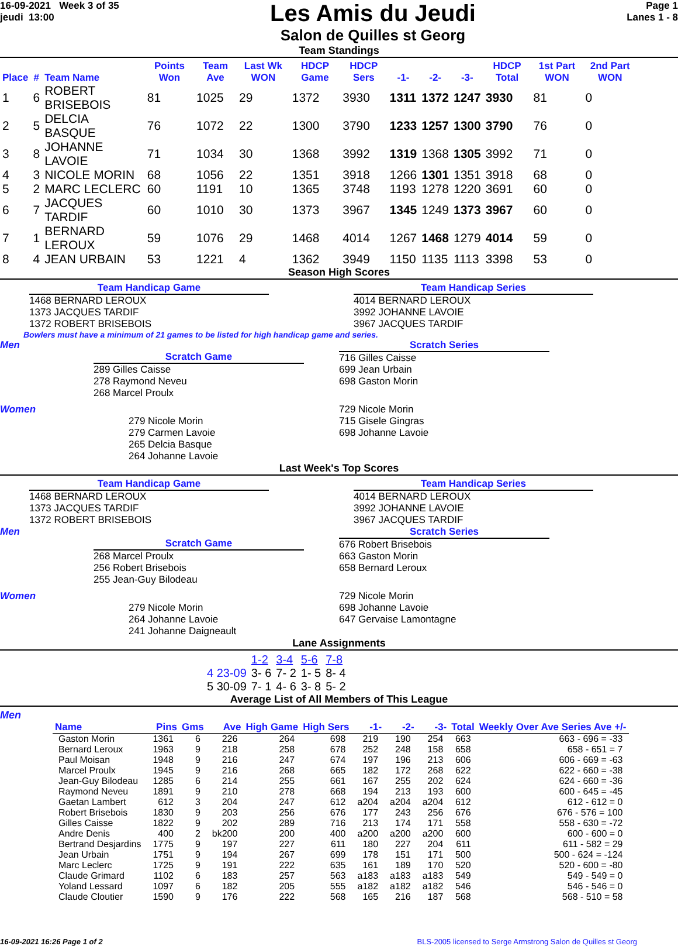16-09-2021 Week 3 of 35
jeudi 13:00
Les Amis du Jeudi
Salon de Quilles st Georg
Page 1
Lanes 1 - 8
Team Standings
| Place | # | Team Name | Points Won | Team Ave | Last Wk WON | HDCP Game | HDCP Sers | -1- | -2- | -3- | HDCP Total | 1st Part WON | 2nd Part WON |
| --- | --- | --- | --- | --- | --- | --- | --- | --- | --- | --- | --- | --- | --- |
| 1 | 6 | ROBERT BRISEBOIS | 81 | 1025 | 29 | 1372 | 3930 | 1311 | 1372 | 1247 | 3930 | 81 | 0 |
| 2 | 5 | DELCIA BASQUE | 76 | 1072 | 22 | 1300 | 3790 | 1233 | 1257 | 1300 | 3790 | 76 | 0 |
| 3 | 8 | JOHANNE LAVOIE | 71 | 1034 | 30 | 1368 | 3992 | 1319 | 1368 | 1305 | 3992 | 71 | 0 |
| 4 | 3 | NICOLE MORIN | 68 | 1056 | 22 | 1351 | 3918 | 1266 | 1301 | 1351 | 3918 | 68 | 0 |
| 5 | 2 | MARC LECLERC | 60 | 1191 | 10 | 1365 | 3748 | 1193 | 1278 | 1220 | 3691 | 60 | 0 |
| 6 | 7 | JACQUES TARDIF | 60 | 1010 | 30 | 1373 | 3967 | 1345 | 1249 | 1373 | 3967 | 60 | 0 |
| 7 | 1 | BERNARD LEROUX | 59 | 1076 | 29 | 1468 | 4014 | 1267 | 1468 | 1279 | 4014 | 59 | 0 |
| 8 | 4 | JEAN URBAIN | 53 | 1221 | 4 | 1362 | 3949 | 1150 | 1135 | 1113 | 3398 | 53 | 0 |
Season High Scores
Team Handicap Game
1468 BERNARD LEROUX
1373 JACQUES TARDIF
1372 ROBERT BRISEBOIS
Team Handicap Series
4014 BERNARD LEROUX
3992 JOHANNE LAVOIE
3967 JACQUES TARDIF
Bowlers must have a minimum of 21 games to be listed for high handicap game and series.
Men
Scratch Game
289 Gilles Caisse
278 Raymond Neveu
268 Marcel Proulx
Scratch Series
716 Gilles Caisse
699 Jean Urbain
698 Gaston Morin
Women
279 Nicole Morin
279 Carmen Lavoie
265 Delcia Basque
264 Johanne Lavoie
729 Nicole Morin
715 Gisele Gingras
698 Johanne Lavoie
Last Week's Top Scores
Team Handicap Game
1468 BERNARD LEROUX
1373 JACQUES TARDIF
1372 ROBERT BRISEBOIS
Team Handicap Series
4014 BERNARD LEROUX
3992 JOHANNE LAVOIE
3967 JACQUES TARDIF
Men
Scratch Game
268 Marcel Proulx
256 Robert Brisebois
255 Jean-Guy Bilodeau
Scratch Series
676 Robert Brisebois
663 Gaston Morin
658 Bernard Leroux
Women
279 Nicole Morin
264 Johanne Lavoie
241 Johanne Daigneault
729 Nicole Morin
698 Johanne Lavoie
647 Gervaise Lamontagne
Lane Assignments
| | 1-2 | 3-4 | 5-6 | 7-8 |
| 4 23-09 | 3- 6 | 7- 2 | 1- 5 | 8- 4 |
| 5 30-09 | 7- 1 | 4- 6 | 3- 8 | 5- 2 |
Average List of All Members of This League
Men
| Name | Pins | Gms | Ave | High Game | High Sers | -1- | -2- | -3- | Total | Weekly Over Ave Series Ave +/- |
| --- | --- | --- | --- | --- | --- | --- | --- | --- | --- | --- |
| Gaston Morin | 1361 | 6 | 226 | 264 | 698 | 219 | 190 | 254 | 663 | 663 - 696 = -33 |
| Bernard Leroux | 1963 | 9 | 218 | 258 | 678 | 252 | 248 | 158 | 658 | 658 - 651 = 7 |
| Paul Moisan | 1948 | 9 | 216 | 247 | 674 | 197 | 196 | 213 | 606 | 606 - 669 = -63 |
| Marcel Proulx | 1945 | 9 | 216 | 268 | 665 | 182 | 172 | 268 | 622 | 622 - 660 = -38 |
| Jean-Guy Bilodeau | 1285 | 6 | 214 | 255 | 661 | 167 | 255 | 202 | 624 | 624 - 660 = -36 |
| Raymond Neveu | 1891 | 9 | 210 | 278 | 668 | 194 | 213 | 193 | 600 | 600 - 645 = -45 |
| Gaetan Lambert | 612 | 3 | 204 | 247 | 612 | a204 | a204 | a204 | 612 | 612 - 612 = 0 |
| Robert Brisebois | 1830 | 9 | 203 | 256 | 676 | 177 | 243 | 256 | 676 | 676 - 576 = 100 |
| Gilles Caisse | 1822 | 9 | 202 | 289 | 716 | 213 | 174 | 171 | 558 | 558 - 630 = -72 |
| Andre Denis | 400 | 2 | bk200 | 200 | 400 | a200 | a200 | a200 | 600 | 600 - 600 = 0 |
| Bertrand Desjardins | 1775 | 9 | 197 | 227 | 611 | 180 | 227 | 204 | 611 | 611 - 582 = 29 |
| Jean Urbain | 1751 | 9 | 194 | 267 | 699 | 178 | 151 | 171 | 500 | 500 - 624 = -124 |
| Marc Leclerc | 1725 | 9 | 191 | 222 | 635 | 161 | 189 | 170 | 520 | 520 - 600 = -80 |
| Claude Grimard | 1102 | 6 | 183 | 257 | 563 | a183 | a183 | a183 | 549 | 549 - 549 = 0 |
| Yoland Lessard | 1097 | 6 | 182 | 205 | 555 | a182 | a182 | a182 | 546 | 546 - 546 = 0 |
| Claude Cloutier | 1590 | 9 | 176 | 222 | 568 | 165 | 216 | 187 | 568 | 568 - 510 = 58 |
16-09-2021 16:26 Page 1 of 2 BLS-2005 licensed to Serge Armstrong Salon de Quilles st Georg